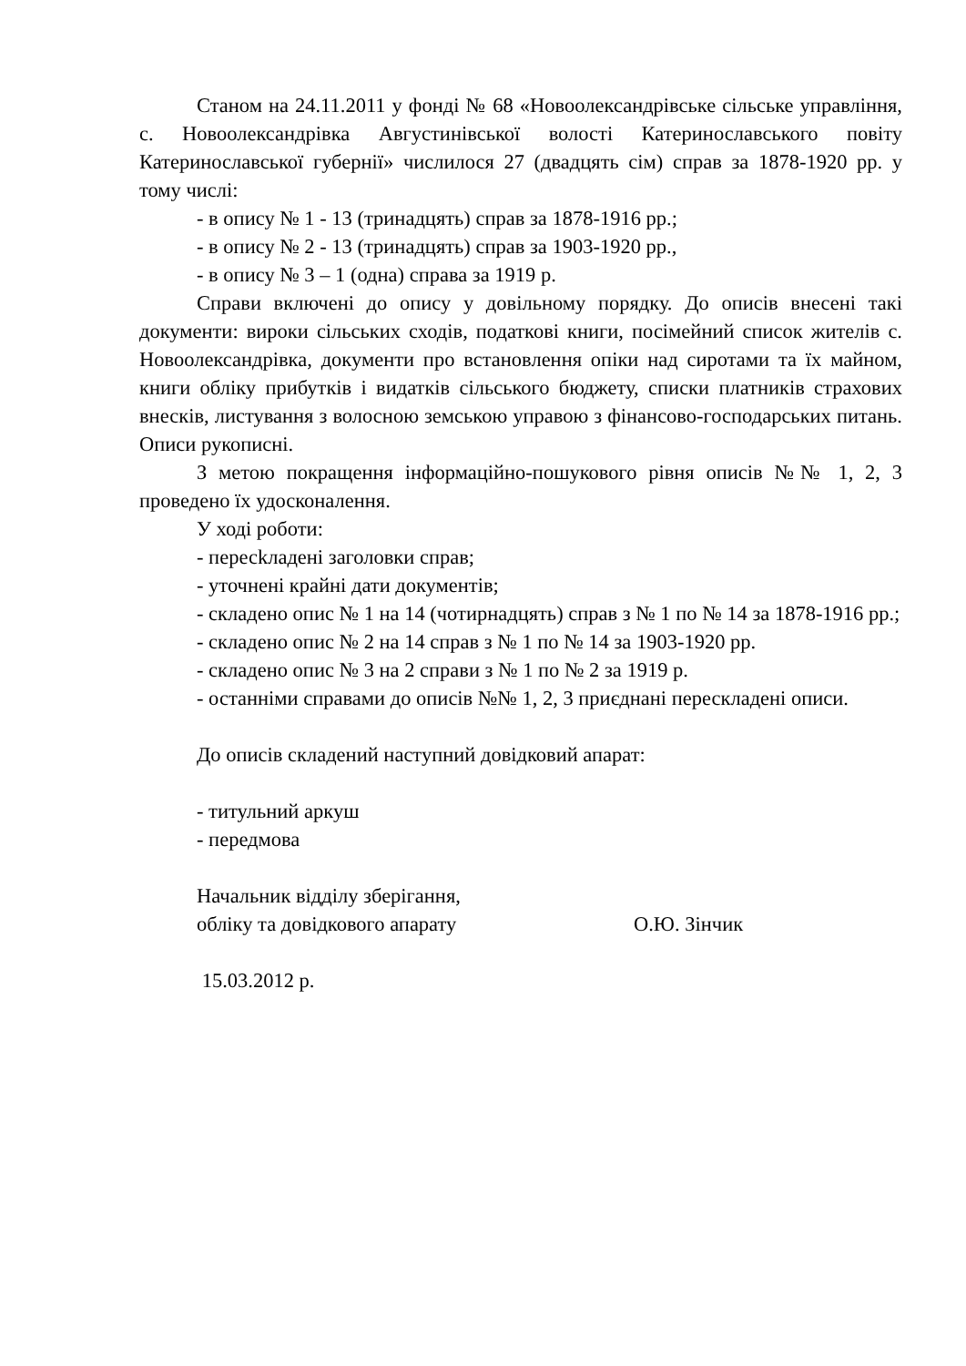Станом на 24.11.2011 у фонді № 68 «Новоолександрівське сільське управління, с. Новоолександрівка Августинівської волості Катеринославського повіту Катеринославської губернії» числилося 27 (двадцять сім) справ за 1878-1920 рр. у тому числі:
- в опису № 1 - 13 (тринадцять) справ за 1878-1916 рр.;
- в опису № 2 - 13 (тринадцять) справ за 1903-1920 рр.,
- в опису № 3 – 1 (одна) справа за 1919 р.
Справи включені до опису у довільному порядку. До описів внесені такі документи: вироки сільських сходів, податкові книги, посімейний список жителів с. Новоолександрівка, документи про встановлення опіки над сиротами та їх майном, книги обліку прибутків і видатків сільського бюджету, списки платників страхових внесків, листування з волосною земською управою з фінансово-господарських питань. Описи рукописні.
З метою покращення інформаційно-пошукового рівня описів №№ 1, 2, 3 проведено їх удосконалення.
У ході роботи:
- пересkладені заголовки справ;
- уточнені крайні дати документів;
- складено опис № 1 на 14 (чотирнадцять) справ з № 1 по № 14 за 1878-1916 рр.;
- складено опис № 2 на 14 справ з № 1 по № 14 за 1903-1920 рр.
- складено опис № 3 на 2 справи з № 1 по № 2 за 1919 р.
- останніми справами до описів №№ 1, 2, 3 приєднані перескладені описи.
До описів складений наступний довідковий апарат:
- титульний аркуш
- передмова
Начальник відділу зберігання,
обліку та довідкового апарату О.Ю. Зінчик
15.03.2012 р.